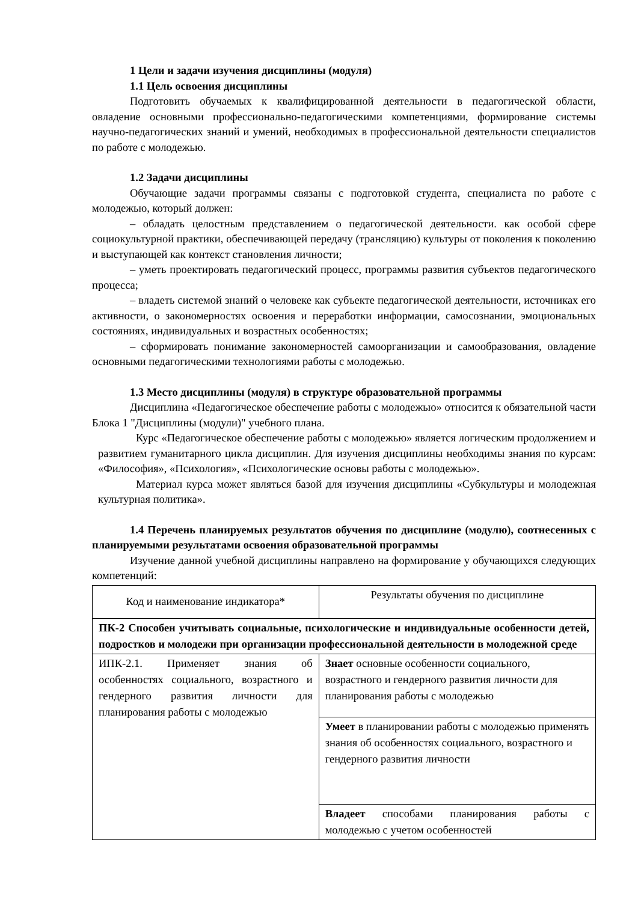1 Цели и задачи изучения дисциплины (модуля)
1.1 Цель освоения дисциплины
Подготовить обучаемых к квалифицированной деятельности в педагогической области, овладение основными профессионально-педагогическими компетенциями, формирование системы научно-педагогических знаний и умений, необходимых в профессиональной деятельности специалистов по работе с молодежью.
1.2 Задачи дисциплины
Обучающие задачи программы связаны с подготовкой студента, специалиста по работе с молодежью, который должен:
– обладать целостным представлением о педагогической деятельности. как особой сфере социокультурной практики, обеспечивающей передачу (трансляцию) культуры от поколения к поколению и выступающей как контекст становления личности;
– уметь проектировать педагогический процесс, программы развития субъектов педагогического процесса;
– владеть системой знаний о человеке как субъекте педагогической деятельности, источниках его активности, о закономерностях освоения и переработки информации, самосознании, эмоциональных состояниях, индивидуальных и возрастных особенностях;
– сформировать понимание закономерностей самоорганизации и самообразования, овладение основными педагогическими технологиями работы с молодежью.
1.3 Место дисциплины (модуля) в структуре образовательной программы
Дисциплина «Педагогическое обеспечение работы с молодежью» относится к обязательной части Блока 1 "Дисциплины (модули)" учебного плана.
Курс «Педагогическое обеспечение работы с молодежью» является логическим продолжением и развитием гуманитарного цикла дисциплин. Для изучения дисциплины необходимы знания по курсам: «Философия», «Психология», «Психологические основы работы с молодежью».
Материал курса может являться базой для изучения дисциплины «Субкультуры и молодежная культурная политика».
1.4 Перечень планируемых результатов обучения по дисциплине (модулю), соотнесенных с планируемыми результатами освоения образовательной программы
Изучение данной учебной дисциплины направлено на формирование у обучающихся следующих компетенций:
| Код и наименование индикатора* | Результаты обучения по дисциплине |
| ПК-2 Способен учитывать социальные, психологические и индивидуальные особенности детей, подростков и молодежи при организации профессиональной деятельности в молодежной среде | |
| ИПК-2.1. Применяет знания об особенностях социального, возрастного и гендерного развития личности для планирования работы с молодежью | Знает основные особенности социального, возрастного и гендерного развития личности для планирования работы с молодежью |
| | Умеет в планировании работы с молодежью применять знания об особенностях социального, возрастного и гендерного развития личности |
| | Владеет способами планирования работы с молодежью с учетом особенностей |